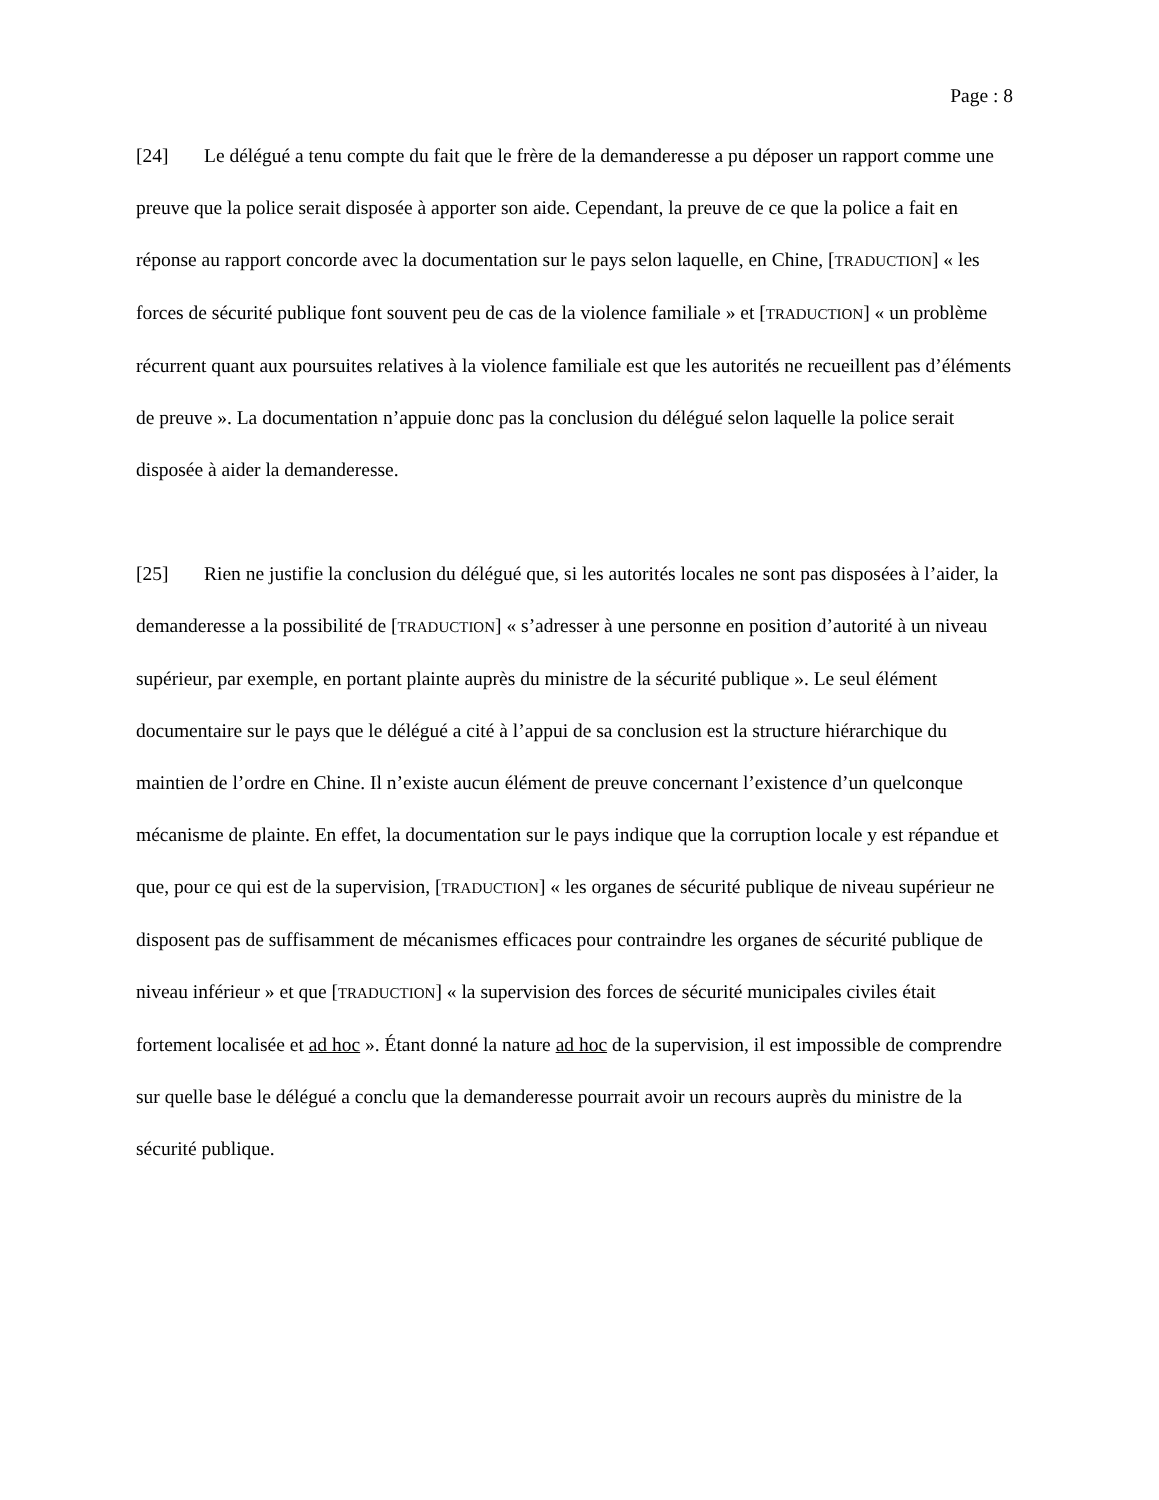Page : 8
[24] Le délégué a tenu compte du fait que le frère de la demanderesse a pu déposer un rapport comme une preuve que la police serait disposée à apporter son aide. Cependant, la preuve de ce que la police a fait en réponse au rapport concorde avec la documentation sur le pays selon laquelle, en Chine, [TRADUCTION] « les forces de sécurité publique font souvent peu de cas de la violence familiale » et [TRADUCTION] « un problème récurrent quant aux poursuites relatives à la violence familiale est que les autorités ne recueillent pas d’éléments de preuve ». La documentation n’appuie donc pas la conclusion du délégué selon laquelle la police serait disposée à aider la demanderesse.
[25] Rien ne justifie la conclusion du délégué que, si les autorités locales ne sont pas disposées à l’aider, la demanderesse a la possibilité de [TRADUCTION] « s’adresser à une personne en position d’autorité à un niveau supérieur, par exemple, en portant plainte auprès du ministre de la sécurité publique ». Le seul élément documentaire sur le pays que le délégué a cité à l’appui de sa conclusion est la structure hiérarchique du maintien de l’ordre en Chine. Il n’existe aucun élément de preuve concernant l’existence d’un quelconque mécanisme de plainte. En effet, la documentation sur le pays indique que la corruption locale y est répandue et que, pour ce qui est de la supervision, [TRADUCTION] « les organes de sécurité publique de niveau supérieur ne disposent pas de suffisamment de mécanismes efficaces pour contraindre les organes de sécurité publique de niveau inférieur » et que [TRADUCTION] « la supervision des forces de sécurité municipales civiles était fortement localisée et ad hoc ». Étant donné la nature ad hoc de la supervision, il est impossible de comprendre sur quelle base le délégué a conclu que la demanderesse pourrait avoir un recours auprès du ministre de la sécurité publique.